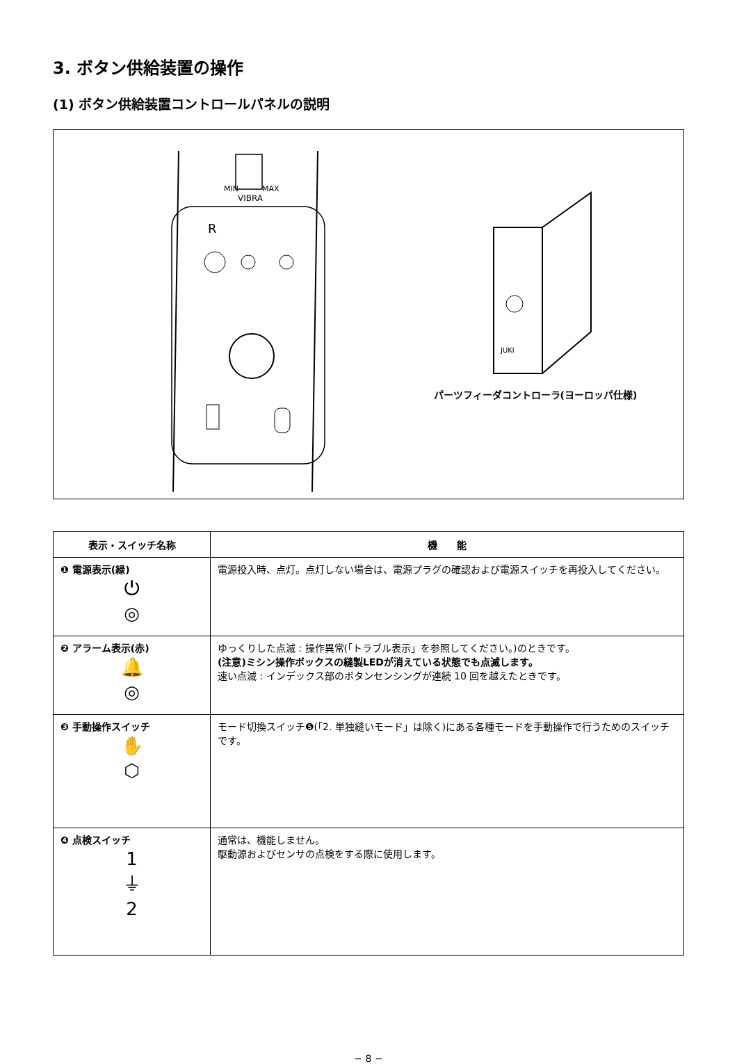3. ボタン供給装置の操作
(1) ボタン供給装置コントロールパネルの説明
MIN
MAX
VIBRA
R
JUKI
パーツフィーダコントローラ(ヨーロッパ仕様)
| 表示・スイッチ名称 | 機 能 |
| --- | --- |
| ❶ 電源表示(緑) ⏻ ◎ | 電源投入時、点灯。点灯しない場合は、電源プラグの確認および電源スイッチを再投入してください。 |
| ❷ アラーム表示(赤) 🔔 ◎ | ゆっくりした点滅 : 操作異常(「トラブル表示」を参照してください。)のときです。 (注意)ミシン操作ボックスの縫製LEDが消えている状態でも点滅します。 速い点滅 : インデックス部のボタンセンシングが連続 10 回を越えたときです。 |
| ❸ 手動操作スイッチ ✋ ⬡ | モード切換スイッチ❺(「2. 単独縫いモード」は除く)にある各種モードを手動操作で行うためのスイッチです。 |
| ❹ 点検スイッチ 1 ⏚ 2 | 通常は、機能しません。 駆動源およびセンサの点検をする際に使用します。 |
− 8 −